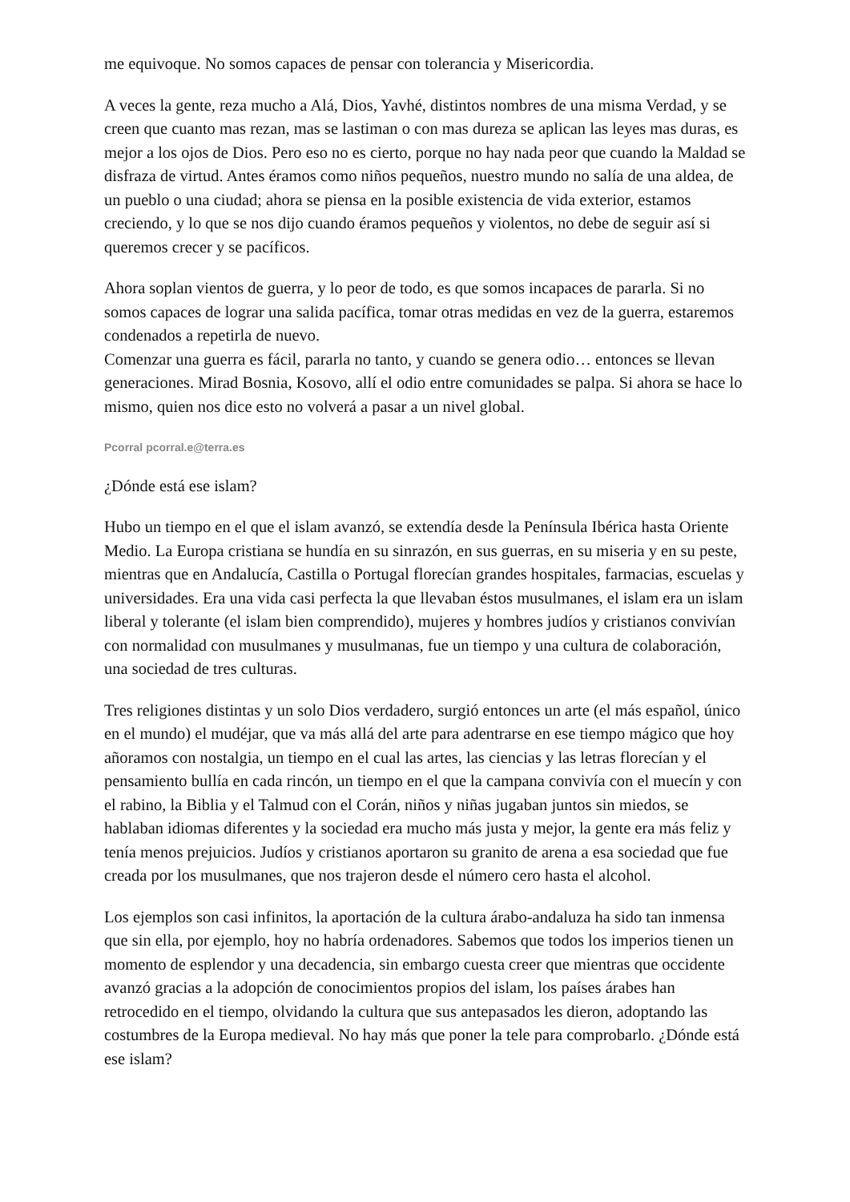me equivoque. No somos capaces de pensar con tolerancia y Misericordia.
A veces la gente, reza mucho a Alá, Dios, Yavhé, distintos nombres de una misma Verdad, y se creen que cuanto mas rezan, mas se lastiman o con mas dureza se aplican las leyes mas duras, es mejor a los ojos de Dios. Pero eso no es cierto, porque no hay nada peor que cuando la Maldad se disfraza de virtud. Antes éramos como niños pequeños, nuestro mundo no salía de una aldea, de un pueblo o una ciudad; ahora se piensa en la posible existencia de vida exterior, estamos creciendo, y lo que se nos dijo cuando éramos pequeños y violentos, no debe de seguir así si queremos crecer y se pacíficos.
Ahora soplan vientos de guerra, y lo peor de todo, es que somos incapaces de pararla. Si no somos capaces de lograr una salida pacífica, tomar otras medidas en vez de la guerra, estaremos condenados a repetirla de nuevo.
Comenzar una guerra es fácil, pararla no tanto, y cuando se genera odio… entonces se llevan generaciones. Mirad Bosnia, Kosovo, allí el odio entre comunidades se palpa. Si ahora se hace lo mismo, quien nos dice esto no volverá a pasar a un nivel global.
Pcorral pcorral.e@terra.es
¿Dónde está ese islam?
Hubo un tiempo en el que el islam avanzó, se extendía desde la Península Ibérica hasta Oriente Medio. La Europa cristiana se hundía en su sinrazón, en sus guerras, en su miseria y en su peste, mientras que en Andalucía, Castilla o Portugal florecían grandes hospitales, farmacias, escuelas y universidades. Era una vida casi perfecta la que llevaban éstos musulmanes, el islam era un islam liberal y tolerante (el islam bien comprendido), mujeres y hombres judíos y cristianos convivían con normalidad con musulmanes y musulmanas, fue un tiempo y una cultura de colaboración, una sociedad de tres culturas.
Tres religiones distintas y un solo Dios verdadero, surgió entonces un arte (el más español, único en el mundo) el mudéjar, que va más allá del arte para adentrarse en ese tiempo mágico que hoy añoramos con nostalgia, un tiempo en el cual las artes, las ciencias y las letras florecían y el pensamiento bullía en cada rincón, un tiempo en el que la campana convivía con el muecín y con el rabino, la Biblia y el Talmud con el Corán, niños y niñas jugaban juntos sin miedos, se hablaban idiomas diferentes y la sociedad era mucho más justa y mejor, la gente era más feliz y tenía menos prejuicios. Judíos y cristianos aportaron su granito de arena a esa sociedad que fue creada por los musulmanes, que nos trajeron desde el número cero hasta el alcohol.
Los ejemplos son casi infinitos, la aportación de la cultura árabo-andaluza ha sido tan inmensa que sin ella, por ejemplo, hoy no habría ordenadores. Sabemos que todos los imperios tienen un momento de esplendor y una decadencia, sin embargo cuesta creer que mientras que occidente avanzó gracias a la adopción de conocimientos propios del islam, los países árabes han retrocedido en el tiempo, olvidando la cultura que sus antepasados les dieron, adoptando las costumbres de la Europa medieval. No hay más que poner la tele para comprobarlo. ¿Dónde está ese islam?